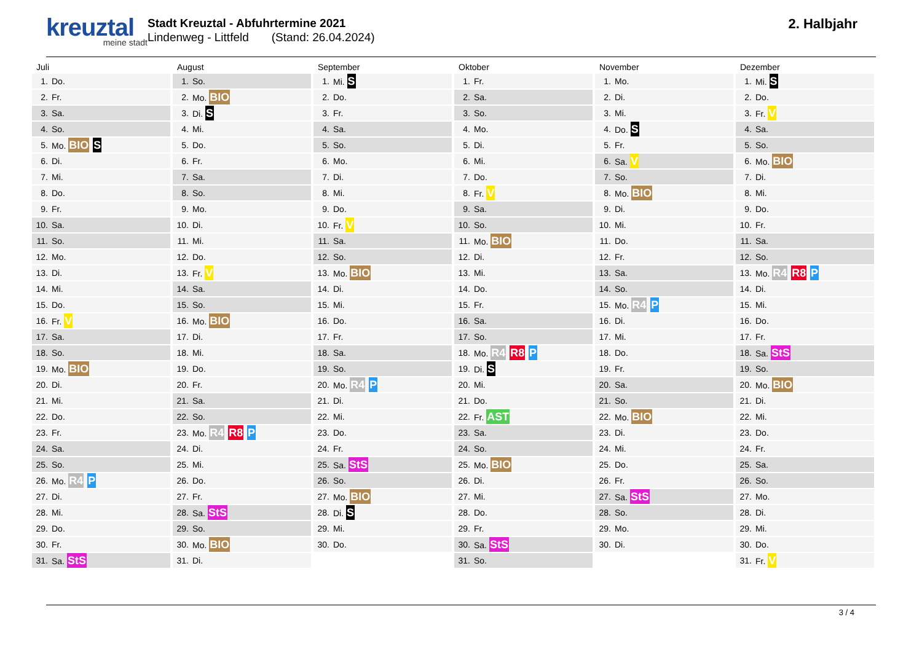kreuztal
meine stadt
Stadt Kreuztal - Abfuhrtermine 2021
Lindenweg - Littfeld (Stand: 26.04.2024)
2. Halbjahr
Juli
| 1. | Do. |
| 2. | Fr. |
| 3. | Sa. |
| 4. | So. |
| 5. | Mo. BIO S |
| 6. | Di. |
| 7. | Mi. |
| 8. | Do. |
| 9. | Fr. |
| 10. | Sa. |
| 11. | So. |
| 12. | Mo. |
| 13. | Di. |
| 14. | Mi. |
| 15. | Do. |
| 16. | Fr. V |
| 17. | Sa. |
| 18. | So. |
| 19. | Mo. BIO |
| 20. | Di. |
| 21. | Mi. |
| 22. | Do. |
| 23. | Fr. |
| 24. | Sa. |
| 25. | So. |
| 26. | Mo. R4 P |
| 27. | Di. |
| 28. | Mi. |
| 29. | Do. |
| 30. | Fr. |
| 31. | Sa. StS |
August
| 1. | So. |
| 2. | Mo. BIO |
| 3. | Di. S |
| 4. | Mi. |
| 5. | Do. |
| 6. | Fr. |
| 7. | Sa. |
| 8. | So. |
| 9. | Mo. |
| 10. | Di. |
| 11. | Mi. |
| 12. | Do. |
| 13. | Fr. V |
| 14. | Sa. |
| 15. | So. |
| 16. | Mo. BIO |
| 17. | Di. |
| 18. | Mi. |
| 19. | Do. |
| 20. | Fr. |
| 21. | Sa. |
| 22. | So. |
| 23. | Mo. R4 R8 P |
| 24. | Di. |
| 25. | Mi. |
| 26. | Do. |
| 27. | Fr. |
| 28. | Sa. StS |
| 29. | So. |
| 30. | Mo. BIO |
| 31. | Di. |
September
| 1. | Mi. S |
| 2. | Do. |
| 3. | Fr. |
| 4. | Sa. |
| 5. | So. |
| 6. | Mo. |
| 7. | Di. |
| 8. | Mi. |
| 9. | Do. |
| 10. | Fr. V |
| 11. | Sa. |
| 12. | So. |
| 13. | Mo. BIO |
| 14. | Di. |
| 15. | Mi. |
| 16. | Do. |
| 17. | Fr. |
| 18. | Sa. |
| 19. | So. |
| 20. | Mo. R4 P |
| 21. | Di. |
| 22. | Mi. |
| 23. | Do. |
| 24. | Fr. |
| 25. | Sa. StS |
| 26. | So. |
| 27. | Mo. BIO |
| 28. | Di. S |
| 29. | Mi. |
| 30. | Do. |
Oktober
| 1. | Fr. |
| 2. | Sa. |
| 3. | So. |
| 4. | Mo. |
| 5. | Di. |
| 6. | Mi. |
| 7. | Do. |
| 8. | Fr. V |
| 9. | Sa. |
| 10. | So. |
| 11. | Mo. BIO |
| 12. | Di. |
| 13. | Mi. |
| 14. | Do. |
| 15. | Fr. |
| 16. | Sa. |
| 17. | So. |
| 18. | Mo. R4 R8 P |
| 19. | Di. S |
| 20. | Mi. |
| 21. | Do. |
| 22. | Fr. AST |
| 23. | Sa. |
| 24. | So. |
| 25. | Mo. BIO |
| 26. | Di. |
| 27. | Mi. |
| 28. | Do. |
| 29. | Fr. |
| 30. | Sa. StS |
| 31. | So. |
November
| 1. | Mo. |
| 2. | Di. |
| 3. | Mi. |
| 4. | Do. S |
| 5. | Fr. |
| 6. | Sa. V |
| 7. | So. |
| 8. | Mo. BIO |
| 9. | Di. |
| 10. | Mi. |
| 11. | Do. |
| 12. | Fr. |
| 13. | Sa. |
| 14. | So. |
| 15. | Mo. R4 P |
| 16. | Di. |
| 17. | Mi. |
| 18. | Do. |
| 19. | Fr. |
| 20. | Sa. |
| 21. | So. |
| 22. | Mo. BIO |
| 23. | Di. |
| 24. | Mi. |
| 25. | Do. |
| 26. | Fr. |
| 27. | Sa. StS |
| 28. | So. |
| 29. | Mo. |
| 30. | Di. |
Dezember
| 1. | Mi. S |
| 2. | Do. |
| 3. | Fr. V |
| 4. | Sa. |
| 5. | So. |
| 6. | Mo. BIO |
| 7. | Di. |
| 8. | Mi. |
| 9. | Do. |
| 10. | Fr. |
| 11. | Sa. |
| 12. | So. |
| 13. | Mo. R4 R8 P |
| 14. | Di. |
| 15. | Mi. |
| 16. | Do. |
| 17. | Fr. |
| 18. | Sa. StS |
| 19. | So. |
| 20. | Mo. BIO |
| 21. | Di. |
| 22. | Mi. |
| 23. | Do. |
| 24. | Fr. |
| 25. | Sa. |
| 26. | So. |
| 27. | Mo. |
| 28. | Di. |
| 29. | Mi. |
| 30. | Do. |
| 31. | Fr. V |
3 / 4